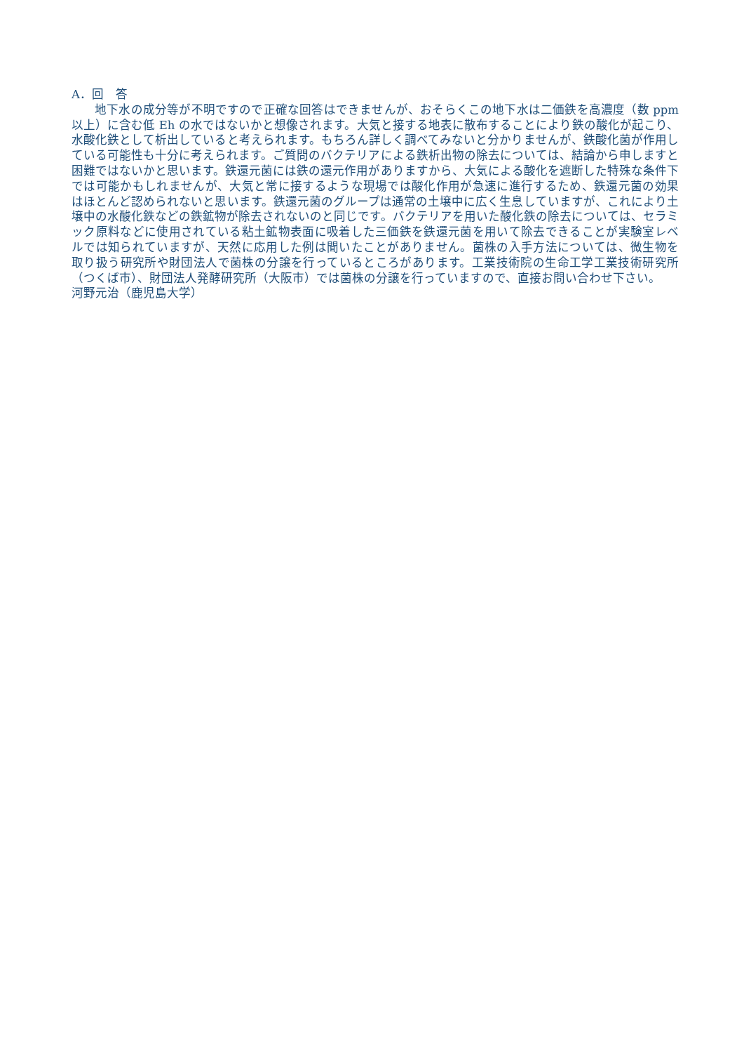A．回　答
地下水の成分等が不明ですので正確な回答はできませんが、おそらくこの地下水は二価鉄を高濃度（数 ppm 以上）に含む低 Eh の水ではないかと想像されます。大気と接する地表に散布することにより鉄の酸化が起こり、水酸化鉄として析出していると考えられます。もちろん詳しく調べてみないと分かりませんが、鉄酸化菌が作用している可能性も十分に考えられます。ご質問のバクテリアによる鉄析出物の除去については、結論から申しますと困難ではないかと思います。鉄還元菌には鉄の還元作用がありますから、大気による酸化を遮断した特殊な条件下では可能かもしれませんが、大気と常に接するような現場では酸化作用が急速に進行するため、鉄還元菌の効果はほとんど認められないと思います。鉄還元菌のグループは通常の土壌中に広く生息していますが、これにより土壌中の水酸化鉄などの鉄鉱物が除去されないのと同じです。バクテリアを用いた酸化鉄の除去については、セラミック原料などに使用されている粘土鉱物表面に吸着した三価鉄を鉄還元菌を用いて除去できることが実験室レベルでは知られていますが、天然に応用した例は聞いたことがありません。菌株の入手方法については、微生物を取り扱う研究所や財団法人で菌株の分譲を行っているところがあります。工業技術院の生命工学工業技術研究所（つくば市）、財団法人発酵研究所（大阪市）では菌株の分譲を行っていますので、直接お問い合わせ下さい。
河野元治（鹿児島大学）